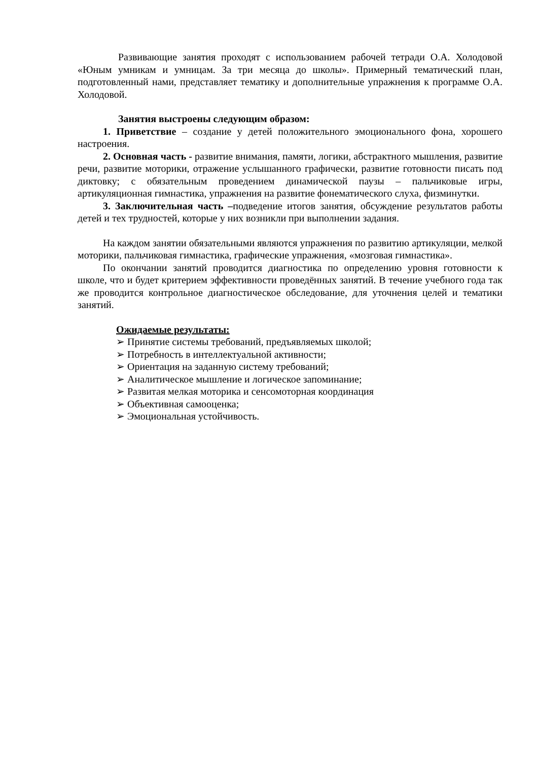Развивающие занятия проходят с использованием рабочей тетради О.А. Холодовой «Юным умникам и умницам. За три месяца до школы». Примерный тематический план, подготовленный нами, представляет тематику и дополнительные упражнения к программе О.А. Холодовой.
Занятия выстроены следующим образом:
1. Приветствие – создание у детей положительного эмоционального фона, хорошего настроения.
2. Основная часть - развитие внимания, памяти, логики, абстрактного мышления, развитие речи, развитие моторики, отражение услышанного графически, развитие готовности писать под диктовку; с обязательным проведением динамической паузы – пальчиковые игры, артикуляционная гимнастика, упражнения на развитие фонематического слуха, физминутки.
3. Заключительная часть –подведение итогов занятия, обсуждение результатов работы детей и тех трудностей, которые у них возникли при выполнении задания.
На каждом занятии обязательными являются упражнения по развитию артикуляции, мелкой моторики, пальчиковая гимнастика, графические упражнения, «мозговая гимнастика».
По окончании занятий проводится диагностика по определению уровня готовности к школе, что и будет критерием эффективности проведённых занятий. В течение учебного года так же проводится контрольное диагностическое обследование, для уточнения целей и тематики занятий.
Ожидаемые результаты:
➢ Принятие системы требований, предъявляемых школой;
➢ Потребность в интеллектуальной активности;
➢ Ориентация на заданную систему требований;
➢ Аналитическое мышление и логическое запоминание;
➢ Развитая мелкая моторика и сенсомоторная координация
➢ Объективная самооценка;
➢ Эмоциональная устойчивость.